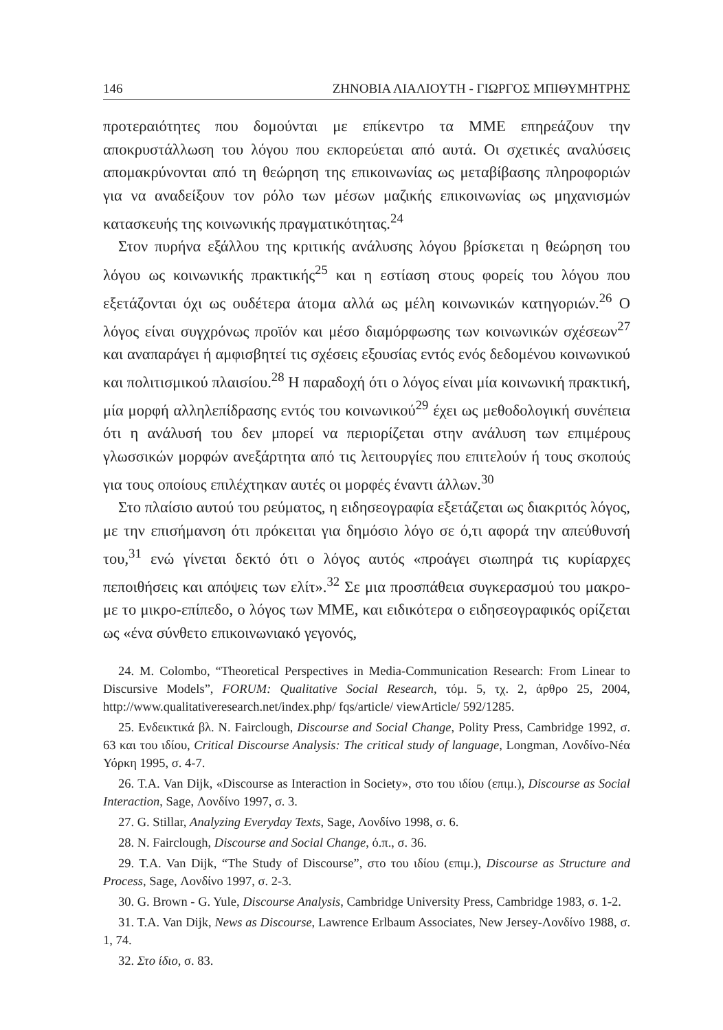146 ΖΗΝΟΒΙΑ ΛΙΑΛΙΟΥΤΗ - ΓΙΩΡΓΟΣ ΜΠΙΘΥΜΗΤΡΗΣ
προτεραιότητες που δομούνται με επίκεντρο τα ΜΜΕ επηρεάζουν την αποκρυστάλλωση του λόγου που εκπορεύεται από αυτά. Οι σχετικές αναλύσεις απομακρύνονται από τη θεώρηση της επικοινωνίας ως μεταβίβασης πληροφοριών για να αναδείξουν τον ρόλο των μέσων μαζικής επικοινωνίας ως μηχανισμών κατασκευής της κοινωνικής πραγματικότητας.<sup>24</sup>
Στον πυρήνα εξάλλου της κριτικής ανάλυσης λόγου βρίσκεται η θεώρηση του λόγου ως κοινωνικής πρακτικής<sup>25</sup> και η εστίαση στους φορείς του λόγου που εξετάζονται όχι ως ουδέτερα άτομα αλλά ως μέλη κοινωνικών κατηγοριών.<sup>26</sup> Ο λόγος είναι συγχρόνως προϊόν και μέσο διαμόρφωσης των κοινωνικών σχέσεων<sup>27</sup> και αναπαράγει ή αμφισβητεί τις σχέσεις εξουσίας εντός ενός δεδομένου κοινωνικού και πολιτισμικού πλαισίου.<sup>28</sup> Η παραδοχή ότι ο λόγος είναι μία κοινωνική πρακτική, μία μορφή αλληλεπίδρασης εντός του κοινωνικού<sup>29</sup> έχει ως μεθοδολογική συνέπεια ότι η ανάλυσή του δεν μπορεί να περιορίζεται στην ανάλυση των επιμέρους γλωσσικών μορφών ανεξάρτητα από τις λειτουργίες που επιτελούν ή τους σκοπούς για τους οποίους επιλέχτηκαν αυτές οι μορφές έναντι άλλων.<sup>30</sup>
Στο πλαίσιο αυτού του ρεύματος, η ειδησεογραφία εξετάζεται ως διακριτός λόγος, με την επισήμανση ότι πρόκειται για δημόσιο λόγο σε ό,τι αφορά την απεύθυνσή του,<sup>31</sup> ενώ γίνεται δεκτό ότι ο λόγος αυτός «προάγει σιωπηρά τις κυρίαρχες πεποιθήσεις και απόψεις των ελίτ».<sup>32</sup> Σε μια προσπάθεια συγκερασμού του μακρο- με το μικρο-επίπεδο, ο λόγος των ΜΜΕ, και ειδικότερα ο ειδησεογραφικός ορίζεται ως «ένα σύνθετο επικοινωνιακό γεγονός,
24. M. Colombo, “Theoretical Perspectives in Media-Communication Research: From Linear to Discursive Models”, FORUM: Qualitative Social Research, τόμ. 5, τχ. 2, άρθρο 25, 2004, http://www.qualitativeresearch.net/index.php/ fqs/article/ viewArticle/ 592/1285.
25. Ενδεικτικά βλ. N. Fairclough, Discourse and Social Change, Polity Press, Cambridge 1992, σ. 63 και του ιδίου, Critical Discourse Analysis: The critical study of language, Longman, Λονδίνο-Νέα Υόρκη 1995, σ. 4-7.
26. T.A. Van Dijk, «Discourse as Interaction in Society», στο του ιδίου (επιμ.), Discourse as Social Interaction, Sage, Λονδίνο 1997, σ. 3.
27. G. Stillar, Analyzing Everyday Texts, Sage, Λονδίνο 1998, σ. 6.
28. N. Fairclough, Discourse and Social Change, ό.π., σ. 36.
29. T.A. Van Dijk, “The Study of Discourse”, στο του ιδίου (επιμ.), Discourse as Structure and Process, Sage, Λονδίνο 1997, σ. 2-3.
30. G. Brown - G. Yule, Discourse Analysis, Cambridge University Press, Cambridge 1983, σ. 1-2.
31. T.A. Van Dijk, News as Discourse, Lawrence Erlbaum Associates, New Jersey-Λονδίνο 1988, σ. 1, 74.
32. Στο ίδιο, σ. 83.